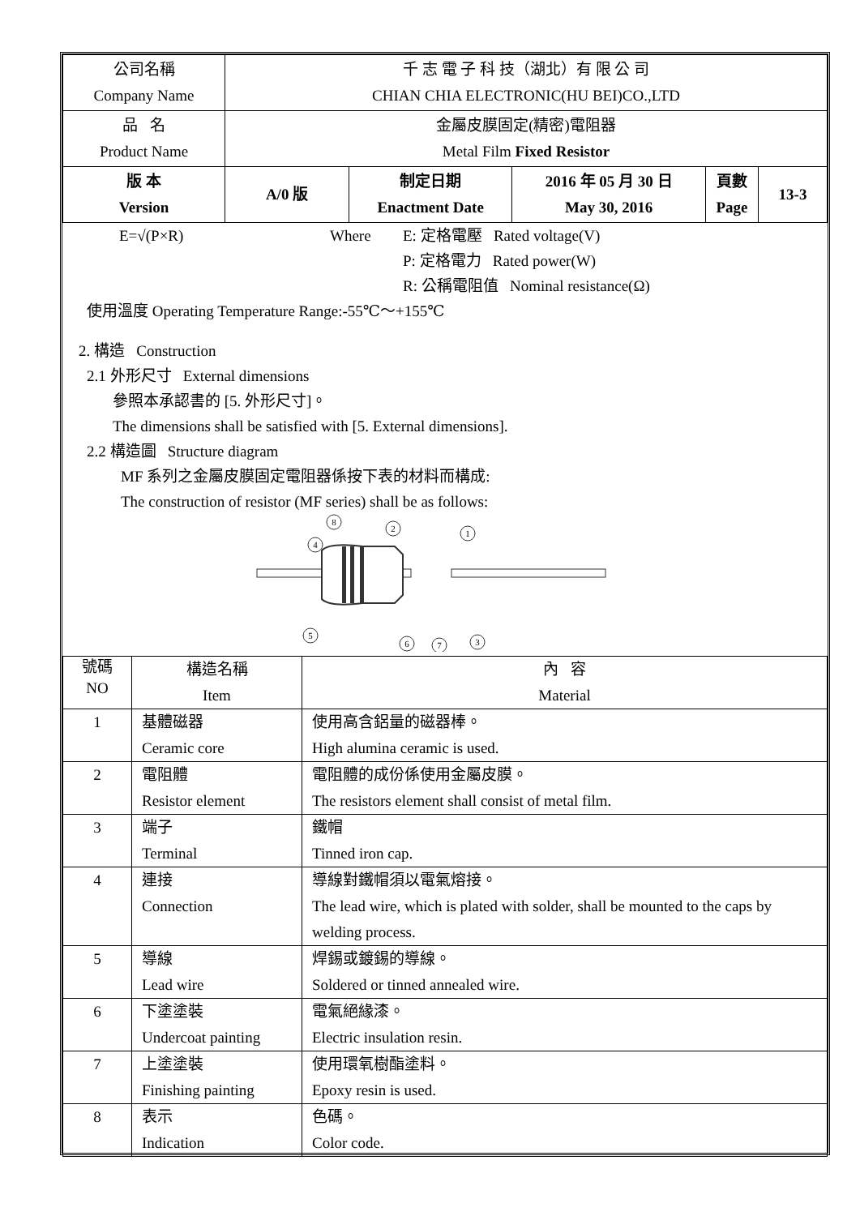| 公司名稱 Company Name | 千 志 電 子 科 技（湖北）有 限 公 司 CHIAN CHIA ELECTRONIC(HU BEI)CO.,LTD | | | | |
| 品 名 Product Name | 金屬皮膜固定(精密)電阻器 Metal Film Fixed Resistor | | | | |
| 版 本 Version | A/0 版 | 制定日期 Enactment Date | 2016 年 05 月 30 日 May 30, 2016 | 頁數 Page | 13-3 |
E=√(P×R) Where E: 定格電壓 Rated voltage(V)
P: 定格電力 Rated power(W)
R: 公稱電阻值 Nominal resistance(Ω)
使用溫度 Operating Temperature Range:-55℃～+155℃
2. 構造 Construction
2.1 外形尺寸 External dimensions
參照本承認書的 [5. 外形尺寸]。
The dimensions shall be satisfied with [5. External dimensions].
2.2 構造圖 Structure diagram
MF 系列之金屬皮膜固定電阻器係按下表的材料而構成:
The construction of resistor (MF series) shall be as follows:
8
4
2
1
5
6
7
3
| 號碼 NO | 構造名稱 Item | 內 容 Material |
| 1 | 基體磁器 Ceramic core | 使用高含鋁量的磁器棒。 High alumina ceramic is used. |
| 2 | 電阻體 Resistor element | 電阻體的成份係使用金屬皮膜。 The resistors element shall consist of metal film. |
| 3 | 端子 Terminal | 鐵帽 Tinned iron cap. |
| 4 | 連接 Connection | 導線對鐵帽須以電氣熔接。 The lead wire, which is plated with solder, shall be mounted to the caps by welding process. |
| 5 | 導線 Lead wire | 焊錫或鍍錫的導線。 Soldered or tinned annealed wire. |
| 6 | 下塗塗裝 Undercoat painting | 電氣絕緣漆。 Electric insulation resin. |
| 7 | 上塗塗裝 Finishing painting | 使用環氧樹酯塗料。 Epoxy resin is used. |
| 8 | 表示 Indication | 色碼。 Color code. |